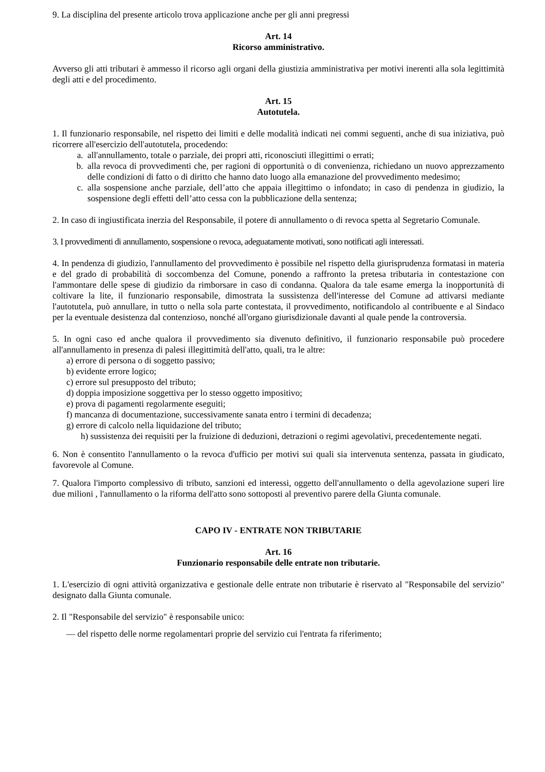9. La disciplina del presente articolo trova applicazione anche per gli anni pregressi
Art. 14
Ricorso amministrativo.
Avverso gli atti tributari è ammesso il ricorso agli organi della giustizia amministrativa per motivi inerenti alla sola legittimità degli atti e del procedimento.
Art. 15
Autotutela.
1. Il funzionario responsabile, nel rispetto dei limiti e delle modalità indicati nei commi seguenti, anche di sua iniziativa, può ricorrere all'esercizio dell'autotutela, procedendo:
a. all'annullamento, totale o parziale, dei propri atti, riconosciuti illegittimi o errati;
b. alla revoca di provvedimenti che, per ragioni di opportunità o di convenienza, richiedano un nuovo apprezzamento delle condizioni di fatto o di diritto che hanno dato luogo alla emanazione del provvedimento medesimo;
c. alla sospensione anche parziale, dell’atto che appaia illegittimo o infondato; in caso di pendenza in giudizio, la sospensione degli effetti dell’atto cessa con la pubblicazione della sentenza;
2. In caso di ingiustificata inerzia del Responsabile, il potere di annullamento o di revoca spetta al Segretario Comunale.
3. I provvedimenti di annullamento, sospensione o revoca, adeguatamente motivati, sono notificati agli interessati.
4. In pendenza di giudizio, l'annullamento del provvedimento è possibile nel rispetto della giurisprudenza formatasi in materia e del grado di probabilità di soccombenza del Comune, ponendo a raffronto la pretesa tributaria in contestazione con l'ammontare delle spese di giudizio da rimborsare in caso di condanna. Qualora da tale esame emerga la inopportunità di coltivare la lite, il funzionario responsabile, dimostrata la sussistenza dell'interesse del Comune ad attivarsi mediante l'autotutela, può annullare, in tutto o nella sola parte contestata, il provvedimento, notificandolo al contribuente e al Sindaco per la eventuale desistenza dal contenzioso, nonché all'organo giurisdizionale davanti al quale pende la controversia.
5. In ogni caso ed anche qualora il provvedimento sia divenuto definitivo, il funzionario responsabile può procedere all'annullamento in presenza di palesi illegittimità dell'atto, quali, tra le altre:
a) errore di persona o di soggetto passivo;
b) evidente errore logico;
c) errore sul presupposto del tributo;
d) doppia imposizione soggettiva per lo stesso oggetto impositivo;
e) prova di pagamenti regolarmente eseguiti;
f) mancanza di documentazione, successivamente sanata entro i termini di decadenza;
g) errore di calcolo nella liquidazione del tributo;
h) sussistenza dei requisiti per la fruizione di deduzioni, detrazioni o regimi agevolativi, precedentemente negati.
6. Non è consentito l'annullamento o la revoca d'ufficio per motivi sui quali sia intervenuta sentenza, passata in giudicato, favorevole al Comune.
7. Qualora l'importo complessivo di tributo, sanzioni ed interessi, oggetto dell'annullamento o della agevolazione superi lire due milioni , l'annullamento o la riforma dell'atto sono sottoposti al preventivo parere della Giunta comunale.
CAPO IV - ENTRATE NON TRIBUTARIE
Art. 16
Funzionario responsabile delle entrate non tributarie.
1. L'esercizio di ogni attività organizzativa e gestionale delle entrate non tributarie è riservato al "Responsabile del servizio" designato dalla Giunta comunale.
2. Il "Responsabile del servizio" è responsabile unico:
— del rispetto delle norme regolamentari proprie del servizio cui l'entrata fa riferimento;